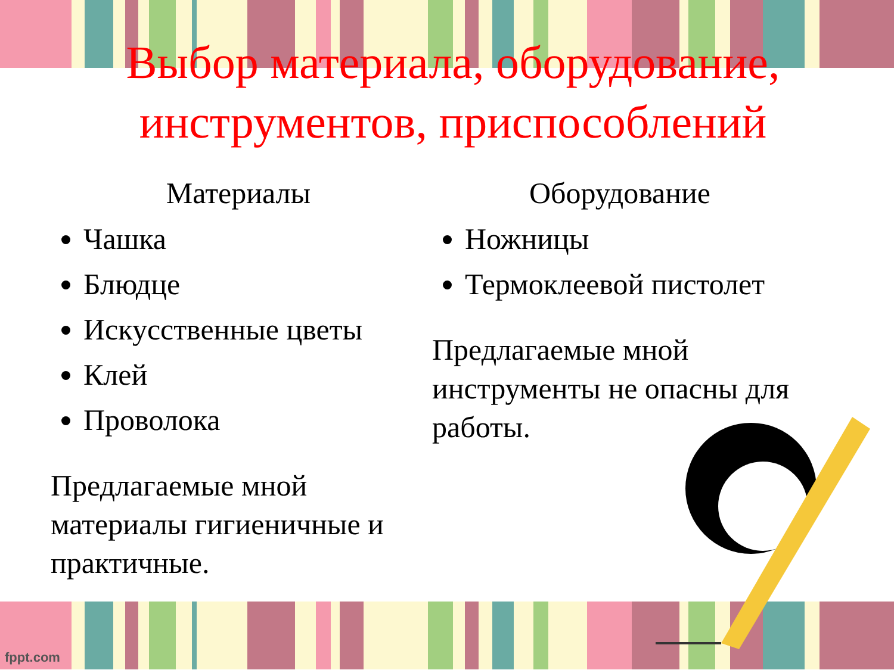Выбор материала, оборудование, инструментов, приспособлений
Материалы
Чашка
Блюдце
Искусственные цветы
Клей
Проволока
Предлагаемые мной материалы гигиеничные и практичные.
Оборудование
Ножницы
Термоклеевой пистолет
Предлагаемые мной инструменты не опасны для работы.
fppt.com